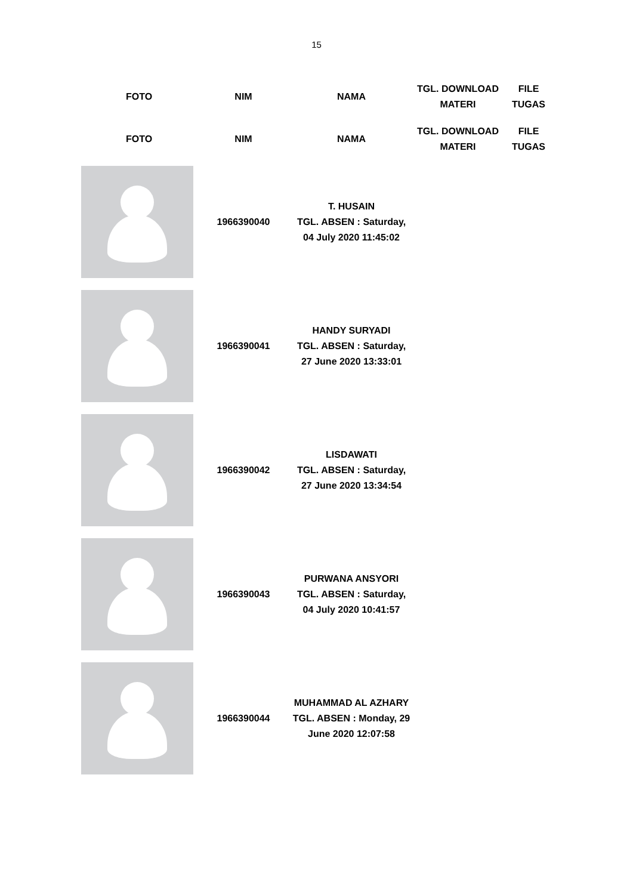15
| FOTO | NIM | NAMA | TGL. DOWNLOAD MATERI | FILE TUGAS |
| --- | --- | --- | --- | --- |
| FOTO | NIM | NAMA | TGL. DOWNLOAD MATERI | FILE TUGAS |
| | 1966390040 | T. HUSAIN TGL. ABSEN : Saturday, 04 July 2020 11:45:02 | | |
| | 1966390041 | HANDY SURYADI TGL. ABSEN : Saturday, 27 June 2020 13:33:01 | | |
| | 1966390042 | LISDAWATI TGL. ABSEN : Saturday, 27 June 2020 13:34:54 | | |
| | 1966390043 | PURWANA ANSYORI TGL. ABSEN : Saturday, 04 July 2020 10:41:57 | | |
| | 1966390044 | MUHAMMAD AL AZHARY TGL. ABSEN : Monday, 29 June 2020 12:07:58 | | |